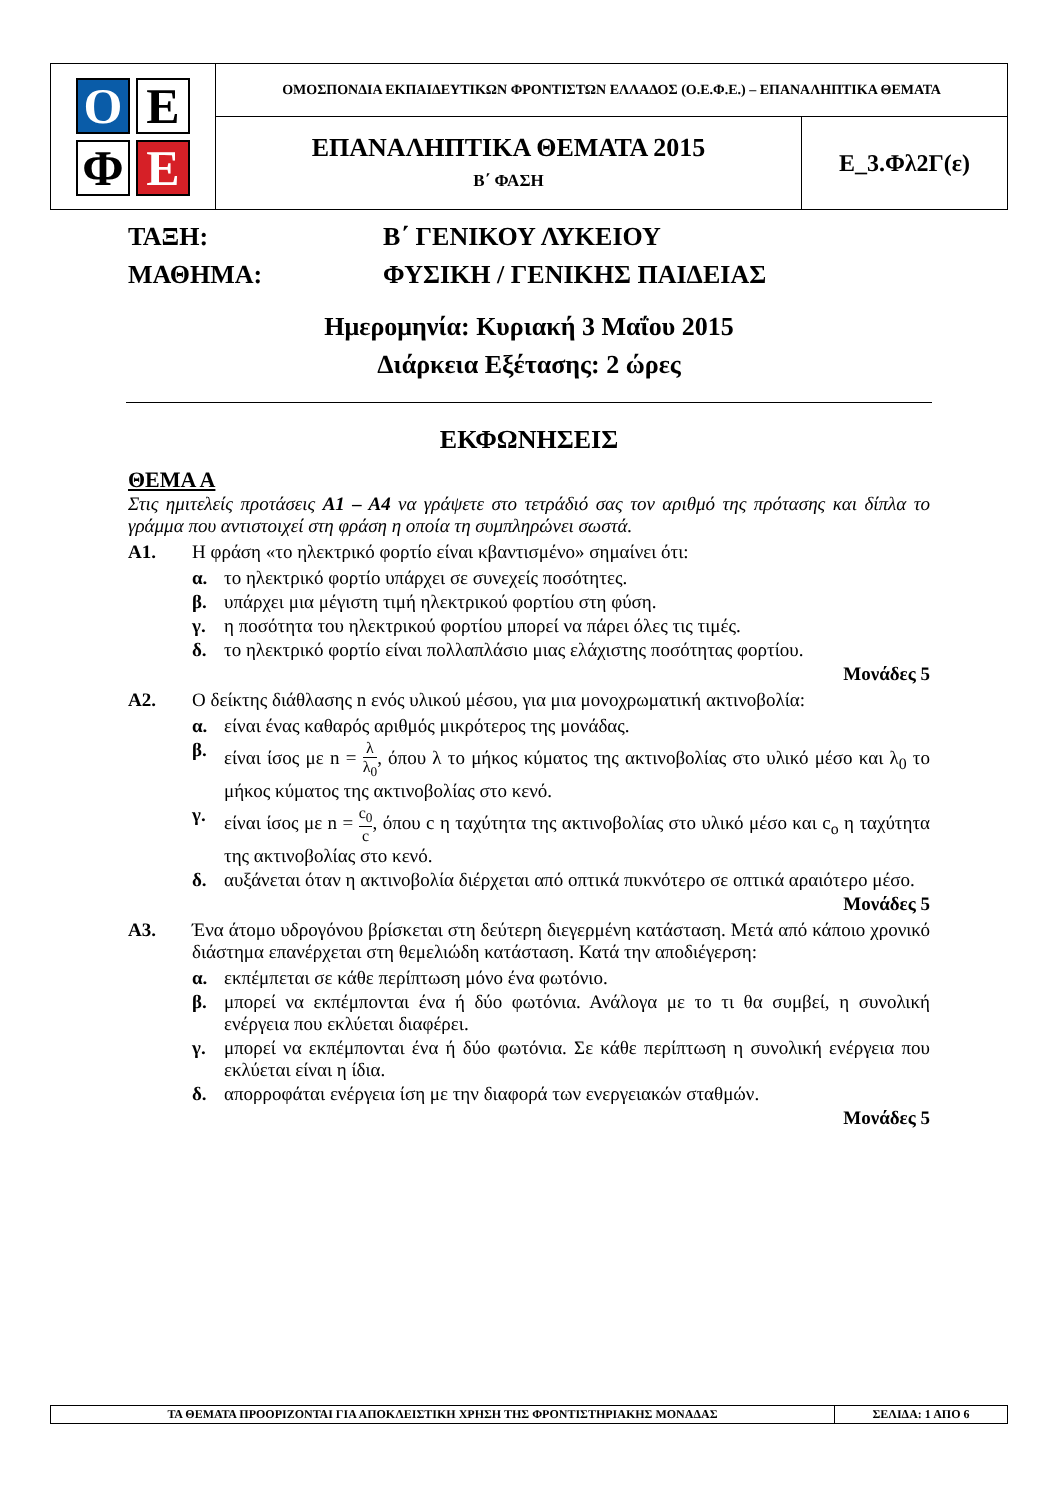| Ο Ε Φ Ε | ΟΜΟΣΠΟΝΔΙΑ ΕΚΠΑΙΔΕΥΤΙΚΩΝ ΦΡΟΝΤΙΣΤΩΝ ΕΛΛΑΔΟΣ (Ο.Ε.Φ.Ε.) – ΕΠΑΝΑΛΗΠΤΙΚΑ ΘΕΜΑΤΑ | |
| | ΕΠΑΝΑΛΗΠΤΙΚΑ ΘΕΜΑΤΑ 2015 Β΄ ΦΑΣΗ | Ε_3.Φλ2Γ(ε) |
ΤΑΞΗ: Β΄ ΓΕΝΙΚΟΥ ΛΥΚΕΙΟΥ
ΜΑΘΗΜΑ: ΦΥΣΙΚΗ / ΓΕΝΙΚΗΣ ΠΑΙΔΕΙΑΣ
Ημερομηνία: Κυριακή 3 Μαΐου 2015
Διάρκεια Εξέτασης: 2 ώρες
ΕΚΦΩΝΗΣΕΙΣ
ΘΕΜΑ Α
Στις ημιτελείς προτάσεις Α1 – Α4 να γράψετε στο τετράδιό σας τον αριθμό της πρότασης και δίπλα το γράμμα που αντιστοιχεί στη φράση η οποία τη συμπληρώνει σωστά.
Α1. Η φράση «το ηλεκτρικό φορτίο είναι κβαντισμένο» σημαίνει ότι:
α. το ηλεκτρικό φορτίο υπάρχει σε συνεχείς ποσότητες.
β. υπάρχει μια μέγιστη τιμή ηλεκτρικού φορτίου στη φύση.
γ. η ποσότητα του ηλεκτρικού φορτίου μπορεί να πάρει όλες τις τιμές.
δ. το ηλεκτρικό φορτίο είναι πολλαπλάσιο μιας ελάχιστης ποσότητας φορτίου.
Μονάδες 5
Α2. Ο δείκτης διάθλασης n ενός υλικού μέσου, για μια μονοχρωματική ακτινοβολία:
α. είναι ένας καθαρός αριθμός μικρότερος της μονάδας.
β. είναι ίσος με n = λ λ<sub>0</sub>, όπου λ το μήκος κύματος της ακτινοβολίας στο υλικό μέσο και λ<sub>0</sub> το μήκος κύματος της ακτινοβολίας στο κενό.
γ. είναι ίσος με n = c<sub>0</sub> c, όπου c η ταχύτητα της ακτινοβολίας στο υλικό μέσο και c<sub>o</sub> η ταχύτητα της ακτινοβολίας στο κενό.
δ. αυξάνεται όταν η ακτινοβολία διέρχεται από οπτικά πυκνότερο σε οπτικά αραιότερο μέσο.
Μονάδες 5
Α3. Ένα άτομο υδρογόνου βρίσκεται στη δεύτερη διεγερμένη κατάσταση. Μετά από κάποιο χρονικό διάστημα επανέρχεται στη θεμελιώδη κατάσταση. Κατά την αποδιέγερση:
α. εκπέμπεται σε κάθε περίπτωση μόνο ένα φωτόνιο.
β. μπορεί να εκπέμπονται ένα ή δύο φωτόνια. Ανάλογα με το τι θα συμβεί, η συνολική ενέργεια που εκλύεται διαφέρει.
γ. μπορεί να εκπέμπονται ένα ή δύο φωτόνια. Σε κάθε περίπτωση η συνολική ενέργεια που εκλύεται είναι η ίδια.
δ. απορροφάται ενέργεια ίση με την διαφορά των ενεργειακών σταθμών.
Μονάδες 5
| ΤΑ ΘΕΜΑΤΑ ΠΡΟΟΡΙΖΟΝΤΑΙ ΓΙΑ ΑΠΟΚΛΕΙΣΤΙΚΗ ΧΡΗΣΗ ΤΗΣ ΦΡΟΝΤΙΣΤΗΡΙΑΚΗΣ ΜΟΝΑΔΑΣ | ΣΕΛΙΔΑ: 1 ΑΠΟ 6 |